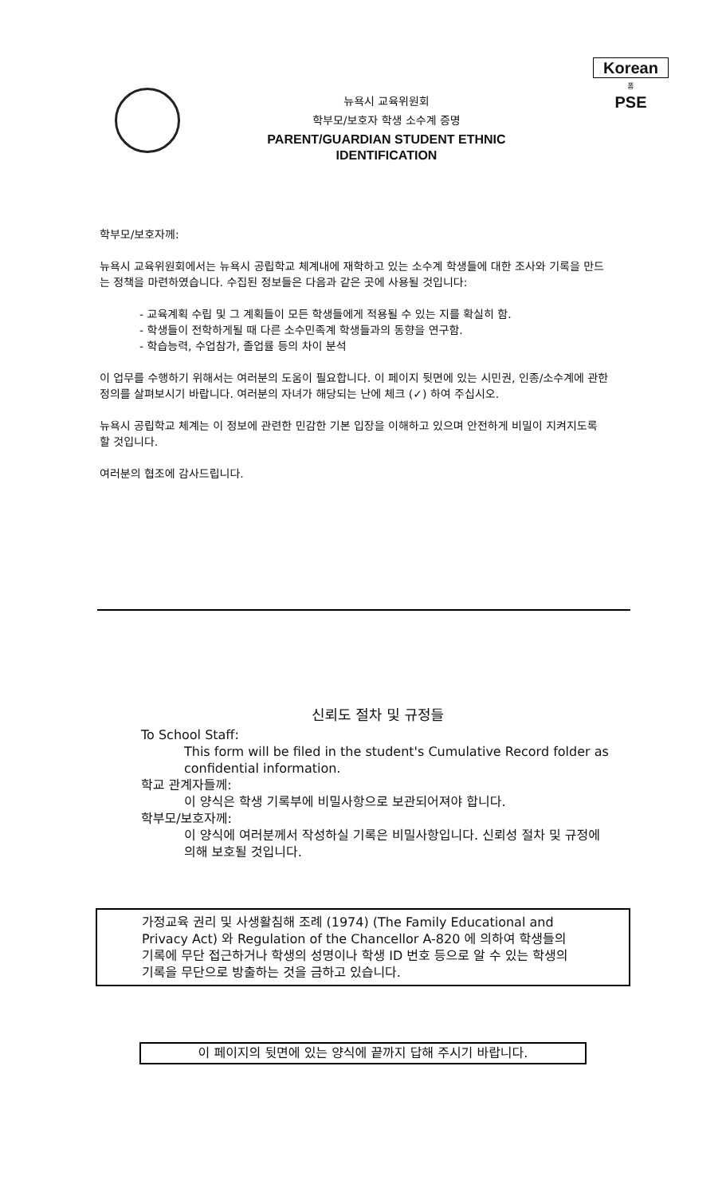뉴욕시 교육위원회
학부모/보호자 학생 소수계 증명
PARENT/GUARDIAN STUDENT ETHNIC
IDENTIFICATION
Korean
폼
PSE
학부모/보호자께:
뉴욕시 교육위원회에서는 뉴욕시 공립학교 체계내에 재학하고 있는 소수계 학생들에 대한 조사와 기록을 만드는 정책을 마련하였습니다. 수집된 정보들은 다음과 같은 곳에 사용될 것입니다:
- 교육계획 수립 및 그 계획들이 모든 학생들에게 적용될 수 있는 지를 확실히 함.
- 학생들이 전학하게될 때 다른 소수민족계 학생들과의 동향을 연구함.
- 학습능력, 수업참가, 졸업률 등의 차이 분석
이 업무를 수행하기 위해서는 여러분의 도움이 필요합니다. 이 페이지 뒷면에 있는 시민권, 인종/소수계에 관한 정의를 살펴보시기 바랍니다. 여러분의 자녀가 해당되는 난에 체크 (✓) 하여 주십시오.
뉴욕시 공립학교 체계는 이 정보에 관련한 민감한 기본 입장을 이해하고 있으며 안전하게 비밀이 지켜지도록 할 것입니다.
여러분의 협조에 감사드립니다.
신뢰도 절차 및 규정들
To School Staff:
This form will be filed in the student's Cumulative Record folder as confidential information.
학교 관계자들께:
이 양식은 학생 기록부에 비밀사항으로 보관되어져야 합니다.
학부모/보호자께:
이 양식에 여러분께서 작성하실 기록은 비밀사항입니다. 신뢰성 절차 및 규정에 의해 보호될 것입니다.
가정교육 권리 및 사생활침해 조례 (1974) (The Family Educational and Privacy Act) 와 Regulation of the Chancellor A-820 에 의하여 학생들의 기록에 무단 접근하거나 학생의 성명이나 학생 ID 번호 등으로 알 수 있는 학생의 기록을 무단으로 방출하는 것을 금하고 있습니다.
이 페이지의 뒷면에 있는 양식에 끝까지 답해 주시기 바랍니다.